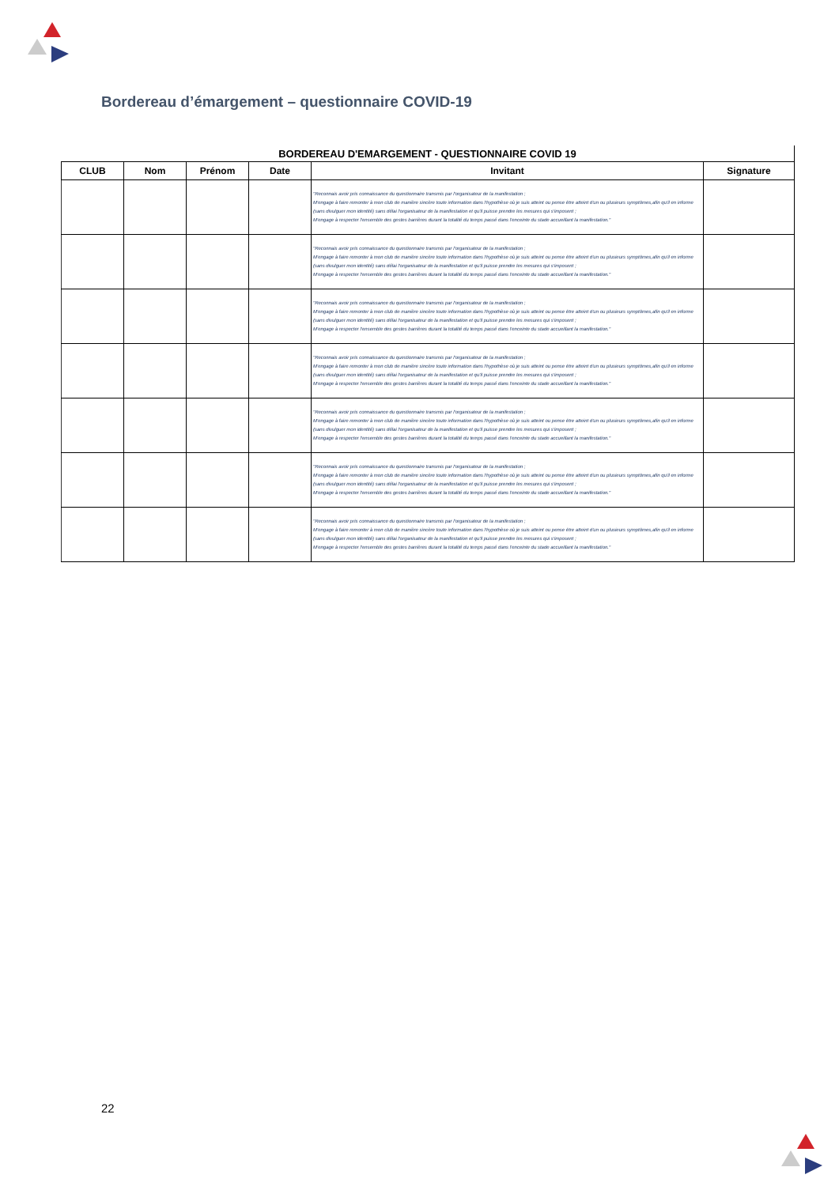Bordereau d’émargement – questionnaire COVID-19
BORDEREAU D'EMARGEMENT - QUESTIONNAIRE COVID 19
| CLUB | Nom | Prénom | Date | Invitant | Signature |
| --- | --- | --- | --- | --- | --- |
| | | | | "Reconnais avoir pris connaissance du questionnaire transmis par l'organisateur de la manifestation ; M'engage à faire remonter à mon club de manière sincère toute information dans l'hypothèse où je suis atteint ou pense être atteint d'un ou plusieurs symptômes,afin qu'il en informe (sans divulguer mon identité) sans délai l'organisateur de la manifestation et qu'il puisse prendre les mesures qui s'imposent ; M'engage à respecter l'ensemble des gestes barrières durant la totalité du temps passé dans l'enceinte du stade accueillant la manifestation." | |
| | | | | "Reconnais avoir pris connaissance du questionnaire transmis par l'organisateur de la manifestation ; M'engage à faire remonter à mon club de manière sincère toute information dans l'hypothèse où je suis atteint ou pense être atteint d'un ou plusieurs symptômes,afin qu'il en informe (sans divulguer mon identité) sans délai l'organisateur de la manifestation et qu'il puisse prendre les mesures qui s'imposent ; M'engage à respecter l'ensemble des gestes barrières durant la totalité du temps passé dans l'enceinte du stade accueillant la manifestation." | |
| | | | | "Reconnais avoir pris connaissance du questionnaire transmis par l'organisateur de la manifestation ; M'engage à faire remonter à mon club de manière sincère toute information dans l'hypothèse où je suis atteint ou pense être atteint d'un ou plusieurs symptômes,afin qu'il en informe (sans divulguer mon identité) sans délai l'organisateur de la manifestation et qu'il puisse prendre les mesures qui s'imposent ; M'engage à respecter l'ensemble des gestes barrières durant la totalité du temps passé dans l'enceinte du stade accueillant la manifestation." | |
| | | | | "Reconnais avoir pris connaissance du questionnaire transmis par l'organisateur de la manifestation ; M'engage à faire remonter à mon club de manière sincère toute information dans l'hypothèse où je suis atteint ou pense être atteint d'un ou plusieurs symptômes,afin qu'il en informe (sans divulguer mon identité) sans délai l'organisateur de la manifestation et qu'il puisse prendre les mesures qui s'imposent ; M'engage à respecter l'ensemble des gestes barrières durant la totalité du temps passé dans l'enceinte du stade accueillant la manifestation." | |
| | | | | "Reconnais avoir pris connaissance du questionnaire transmis par l'organisateur de la manifestation ; M'engage à faire remonter à mon club de manière sincère toute information dans l'hypothèse où je suis atteint ou pense être atteint d'un ou plusieurs symptômes,afin qu'il en informe (sans divulguer mon identité) sans délai l'organisateur de la manifestation et qu'il puisse prendre les mesures qui s'imposent ; M'engage à respecter l'ensemble des gestes barrières durant la totalité du temps passé dans l'enceinte du stade accueillant la manifestation." | |
| | | | | "Reconnais avoir pris connaissance du questionnaire transmis par l'organisateur de la manifestation ; M'engage à faire remonter à mon club de manière sincère toute information dans l'hypothèse où je suis atteint ou pense être atteint d'un ou plusieurs symptômes,afin qu'il en informe (sans divulguer mon identité) sans délai l'organisateur de la manifestation et qu'il puisse prendre les mesures qui s'imposent ; M'engage à respecter l'ensemble des gestes barrières durant la totalité du temps passé dans l'enceinte du stade accueillant la manifestation." | |
| | | | | "Reconnais avoir pris connaissance du questionnaire transmis par l'organisateur de la manifestation ; M'engage à faire remonter à mon club de manière sincère toute information dans l'hypothèse où je suis atteint ou pense être atteint d'un ou plusieurs symptômes,afin qu'il en informe (sans divulguer mon identité) sans délai l'organisateur de la manifestation et qu'il puisse prendre les mesures qui s'imposent ; M'engage à respecter l'ensemble des gestes barrières durant la totalité du temps passé dans l'enceinte du stade accueillant la manifestation." | |
22